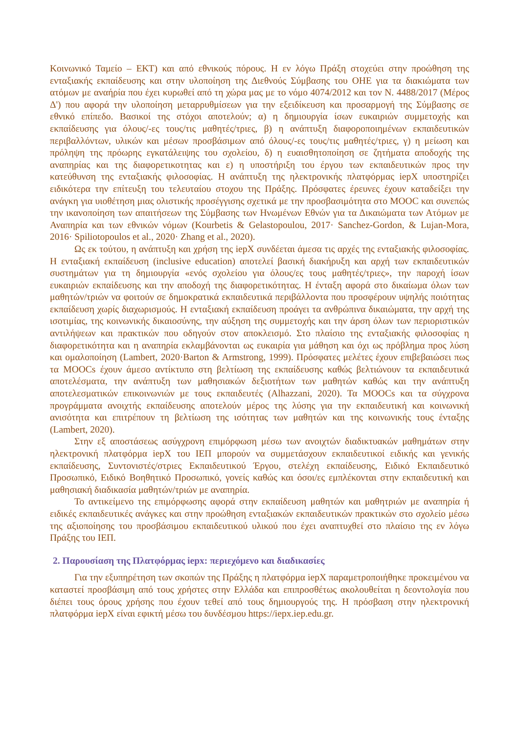Κοινωνικό Ταμείο – ΕΚΤ) και από εθνικούς πόρους. Η εν λόγω Πράξη στοχεύει στην προώθηση της ενταξιακής εκπαίδευσης και στην υλοποίηση της Διεθνούς Σύμβασης του ΟΗΕ για τα διακιώματα των ατόμων με αναήρία που έχει κυρωθεί από τη χώρα μας με το νόμο 4074/2012 και τον Ν. 4488/2017 (Μέρος Δ') που αφορά την υλοποίηση μεταρρυθμίσεων για την εξειδίκευση και προσαρμογή της Σύμβασης σε εθνικό επίπεδο. Βασικοί της στόχοι αποτελούν; α) η δημιουργία ίσων ευκαιριών συμμετοχής και εκπαίδευσης για όλους/-ες τους/τις μαθητές/τριες, β) η ανάπτυξη διαφοροποιημένων εκπαιδευτικών περιβαλλόντων, υλικών και μέσων προσβάσιμων από όλους/-ες τους/τις μαθητές/τριες, γ) η μείωση και πρόληψη της πρόωρης εγκατάλειψης του σχολείου, δ) η ευαισθητοποίηση σε ζητήματα αποδοχής της αναπηρίας και της διαφορετικοτητας και ε) η υποστήριξη του έργου των εκπαιδευτικών προς την κατεύθυνση της ενταξιακής φιλοσοφίας. Η ανάπτυξη της ηλεκτρονικής πλατφόρμας iepX υποστηρίζει ειδικότερα την επίτευξη του τελευταίου στοχου της Πράξης. Πρόσφατες έρευνες έχουν καταδείξει την ανάγκη για υιοθέτηση μιας ολιστικής προσέγγισης σχετικά με την προσβασιμότητα στο MOOC και συνεπώς την ικανοποίηση των απαιτήσεων της Σύμβασης των Ηνωμένων Εθνών για τα Δικαιώματα των Ατόμων με Αναπηρία και των εθνικών νόμων (Kourbetis & Gelastopoulou, 2017· Sanchez-Gordon, & Lujan-Mora, 2016· Spiliotopoulos et al., 2020· Zhang et al., 2020).
Ως εκ τούτου, η ανάπτυξη και χρήση της iepX συνδέεται άμεσα τις αρχές της ενταξιακής φιλοσοφίας. Η ενταξιακή εκπαίδευση (inclusive education) αποτελεί βασική διακήρυξη και αρχή των εκπαιδευτικών συστημάτων για τη δημιουργία «ενός σχολείου για όλους/ες τους μαθητές/τριες», την παροχή ίσων ευκαιριών εκπαίδευσης και την αποδοχή της διαφορετικότητας. Η ένταξη αφορά στο δικαίωμα όλων των μαθητών/τριών να φοιτούν σε δημοκρατικά εκπαιδευτικά περιβάλλοντα που προσφέρουν υψηλής ποιότητας εκπαίδευση χωρίς διαχωρισμούς. Η ενταξιακή εκπαίδευση προάγει τα ανθρώπινα δικαιώματα, την αρχή της ισοτιμίας, της κοινωνικής δικαιοσύνης, την αύξηση της συμμετοχής και την άρση όλων των περιοριστικών αντιλήψεων και πρακτικών που οδηγούν στον αποκλεισμό. Στο πλαίσιο της ενταξιακής φιλοσοφίας η διαφορετικότητα και η αναπηρία εκλαμβάνονται ως ευκαιρία για μάθηση και όχι ως πρόβλημα προς λύση και ομαλοποίηση (Lambert, 2020·Barton & Armstrong, 1999). Πρόσφατες μελέτες έχουν επιβεβαιώσει πως τα MOOCs έχουν άμεσο αντίκτυπο στη βελτίωση της εκπαίδευσης καθώς βελτιώνουν τα εκπαιδευτικά αποτελέσματα, την ανάπτυξη των μαθησιακών δεξιοτήτων των μαθητών καθώς και την ανάπτυξη αποτελεσματικών επικοινωνιών με τους εκπαιδευτές (Alhazzani, 2020). Τα MOOCs και τα σύγχρονα προγράμματα ανοιχτής εκπαίδευσης αποτελούν μέρος της λύσης για την εκπαιδευτική και κοινωνική ανισότητα και επιτρέπουν τη βελτίωση της ισότητας των μαθητών και της κοινωνικής τους ένταξης (Lambert, 2020).
Στην εξ αποστάσεως ασύγχρονη επιμόρφωση μέσω των ανοιχτών διαδικτυακών μαθημάτων στην ηλεκτρονική πλατφόρμα iepX του ΙΕΠ μπορούν να συμμετάσχουν εκπαιδευτικοί ειδικής και γενικής εκπαίδευσης, Συντονιστές/στριες Εκπαιδευτικού Έργου, στελέχη εκπαίδευσης, Ειδικό Εκπαιδευτικό Προσωπικό, Ειδικό Βοηθητικό Προσωπικό, γονείς καθώς και όσοι/ες εμπλέκονται στην εκπαιδευτική και μαθησιακή διαδικασία μαθητών/τριών με αναπηρία.
Το αντικείμενο της επιμόρφωσης αφορά στην εκπαίδευση μαθητών και μαθητριών με αναπηρία ή ειδικές εκπαιδευτικές ανάγκες και στην προώθηση ενταξιακών εκπαιδευτικών πρακτικών στο σχολείο μέσω της αξιοποίησης του προσβάσιμου εκπαιδευτικού υλικού που έχει αναπτυχθεί στο πλαίσιο της εν λόγω Πράξης του ΙΕΠ.
2. Παρουσίαση της Πλατφόρμας iepx: περιεχόμενο και διαδικασίες
Για την εξυπηρέτηση των σκοπών της Πράξης η πλατφόρμα iepX παραμετροποιήθηκε προκειμένου να καταστεί προσβάσιμη από τους χρήστες στην Ελλάδα και επιπροσθέτως ακολουθείται η δεοντολογία που διέπει τους όρους χρήσης που έχουν τεθεί από τους δημιουργούς της. Η πρόσβαση στην ηλεκτρονική πλατφόρμα iepX είναι εφικτή μέσω του δυνδέσμου https://iepx.iep.edu.gr.